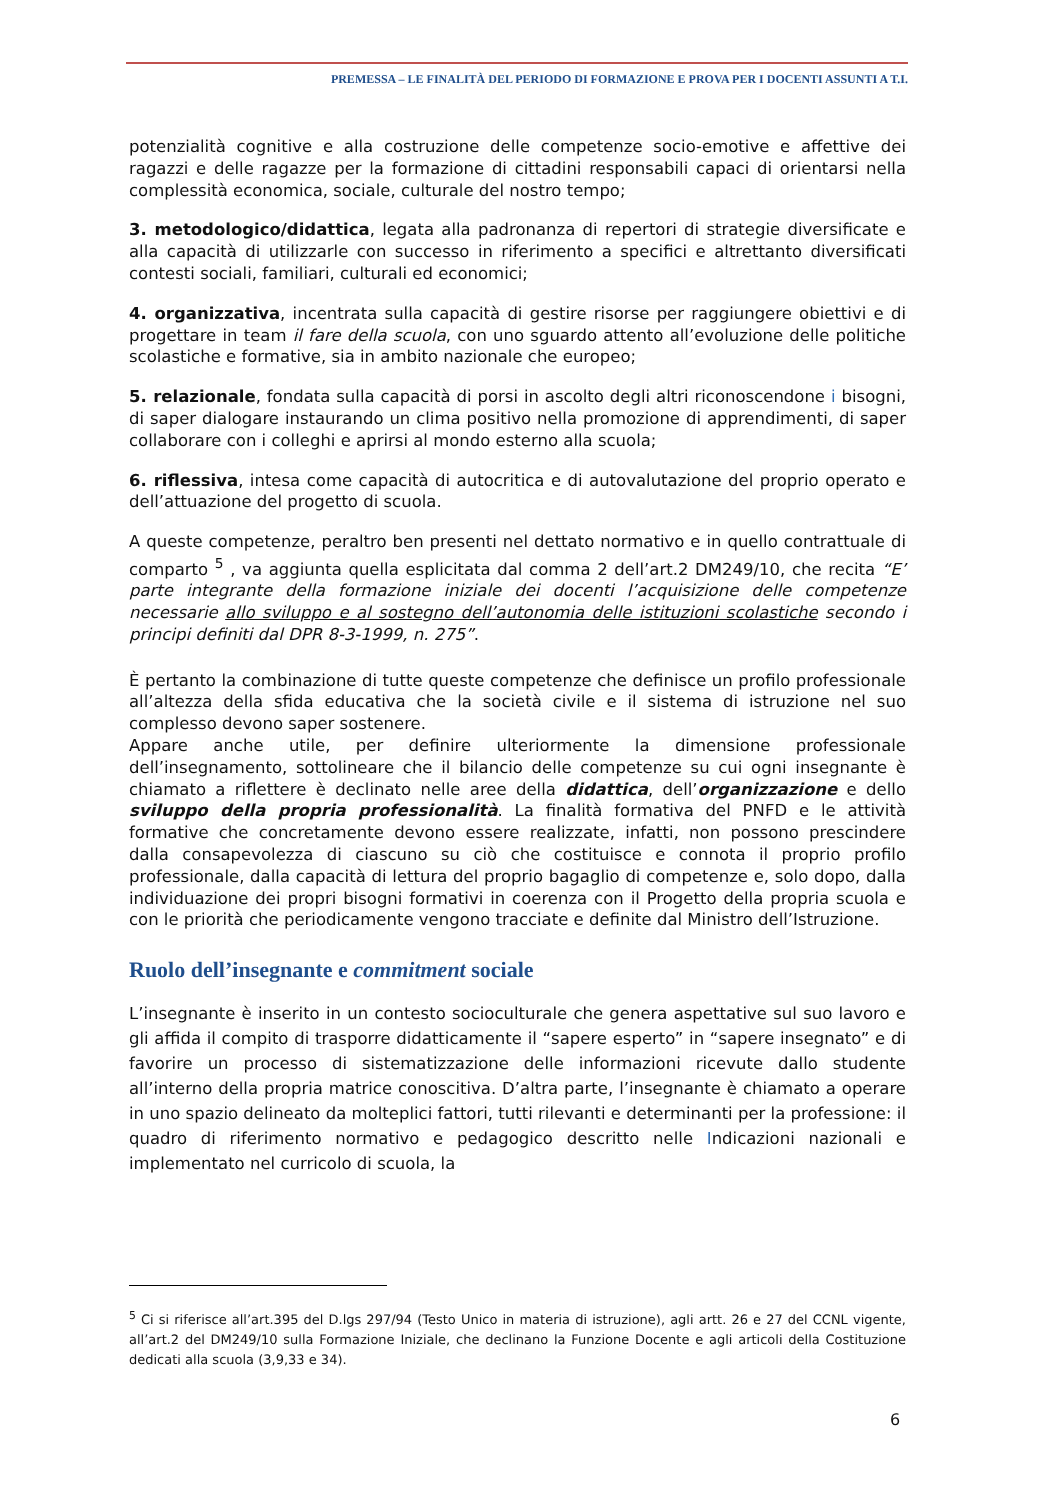PREMESSA – LE FINALITÀ DEL PERIODO DI FORMAZIONE E PROVA PER I DOCENTI ASSUNTI A T.I.
potenzialità cognitive e alla costruzione delle competenze socio-emotive e affettive dei ragazzi e delle ragazze per la formazione di cittadini responsabili capaci di orientarsi nella complessità economica, sociale, culturale del nostro tempo;
3. metodologico/didattica, legata alla padronanza di repertori di strategie diversificate e alla capacità di utilizzarle con successo in riferimento a specifici e altrettanto diversificati contesti sociali, familiari, culturali ed economici;
4. organizzativa, incentrata sulla capacità di gestire risorse per raggiungere obiettivi e di progettare in team il fare della scuola, con uno sguardo attento all’evoluzione delle politiche scolastiche e formative, sia in ambito nazionale che europeo;
5. relazionale, fondata sulla capacità di porsi in ascolto degli altri riconoscendone i bisogni, di saper dialogare instaurando un clima positivo nella promozione di apprendimenti, di saper collaborare con i colleghi e aprirsi al mondo esterno alla scuola;
6. riflessiva, intesa come capacità di autocritica e di autovalutazione del proprio operato e dell’attuazione del progetto di scuola.
A queste competenze, peraltro ben presenti nel dettato normativo e in quello contrattuale di comparto <sup>5</sup> , va aggiunta quella esplicitata dal comma 2 dell’art.2 DM249/10, che recita “E’ parte integrante della formazione iniziale dei docenti l’acquisizione delle competenze necessarie allo sviluppo e al sostegno dell’autonomia delle istituzioni scolastiche secondo i principi definiti dal DPR 8-3-1999, n. 275”.
È pertanto la combinazione di tutte queste competenze che definisce un profilo professionale all’altezza della sfida educativa che la società civile e il sistema di istruzione nel suo complesso devono saper sostenere.
Appare anche utile, per definire ulteriormente la dimensione professionale dell’insegnamento, sottolineare che il bilancio delle competenze su cui ogni insegnante è chiamato a riflettere è declinato nelle aree della didattica, dell’organizzazione e dello sviluppo della propria professionalità. La finalità formativa del PNFD e le attività formative che concretamente devono essere realizzate, infatti, non possono prescindere dalla consapevolezza di ciascuno su ciò che costituisce e connota il proprio profilo professionale, dalla capacità di lettura del proprio bagaglio di competenze e, solo dopo, dalla individuazione dei propri bisogni formativi in coerenza con il Progetto della propria scuola e con le priorità che periodicamente vengono tracciate e definite dal Ministro dell’Istruzione.
Ruolo dell’insegnante e commitment sociale
L’insegnante è inserito in un contesto socioculturale che genera aspettative sul suo lavoro e gli affida il compito di trasporre didatticamente il “sapere esperto” in “sapere insegnato” e di favorire un processo di sistematizzazione delle informazioni ricevute dallo studente all’interno della propria matrice conoscitiva. D’altra parte, l’insegnante è chiamato a operare in uno spazio delineato da molteplici fattori, tutti rilevanti e determinanti per la professione: il quadro di riferimento normativo e pedagogico descritto nelle Indicazioni nazionali e implementato nel curricolo di scuola, la
<sup>5</sup> Ci si riferisce all’art.395 del D.lgs 297/94 (Testo Unico in materia di istruzione), agli artt. 26 e 27 del CCNL vigente, all’art.2 del DM249/10 sulla Formazione Iniziale, che declinano la Funzione Docente e agli articoli della Costituzione dedicati alla scuola (3,9,33 e 34).
6